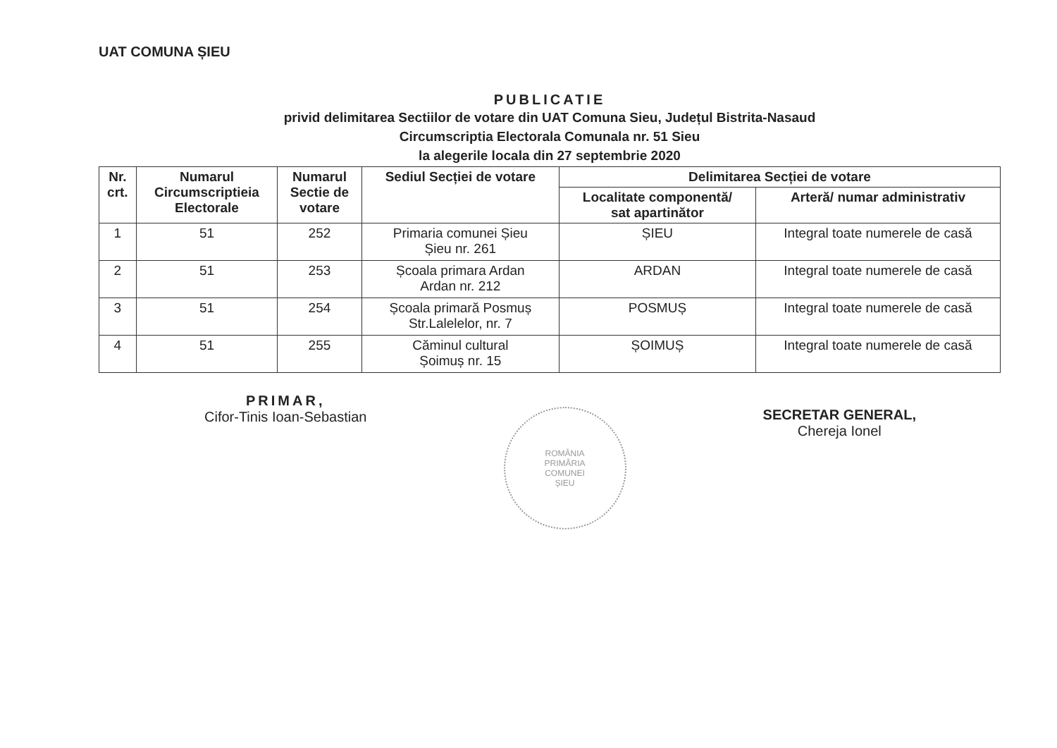UAT COMUNA ȘIEU
PUBLICATIE
privid delimitarea Sectiilor de votare din UAT Comuna Sieu, Județul Bistrita-Nasaud
Circumscriptia Electorala Comunala nr. 51 Sieu
la alegerile locala din 27 septembrie 2020
| Nr. crt. | Numarul Circumscriptieia Electorale | Numarul Sectie de votare | Sediul Secției de votare | Delimitarea Secției de votare | |
| --- | --- | --- | --- | --- | --- |
| | | | | Localitate componentă/ sat apartinător | Arteră/ numar administrativ |
| 1 | 51 | 252 | Primaria comunei Șieu Șieu nr. 261 | ȘIEU | Integral toate numerele de casă |
| 2 | 51 | 253 | Școala primara Ardan Ardan nr. 212 | ARDAN | Integral toate numerele de casă |
| 3 | 51 | 254 | Școala primară Posmuș Str.Lalelelor, nr. 7 | POSMUȘ | Integral toate numerele de casă |
| 4 | 51 | 255 | Căminul cultural Șoimuș nr. 15 | ȘOIMUȘ | Integral toate numerele de casă |
PRIMAR,
Cifor-Tinis Ioan-Sebastian
ROMÂNIA
PRIMĂRIA
COMUNEI
ȘIEU
SECRETAR GENERAL,
Chereja Ionel